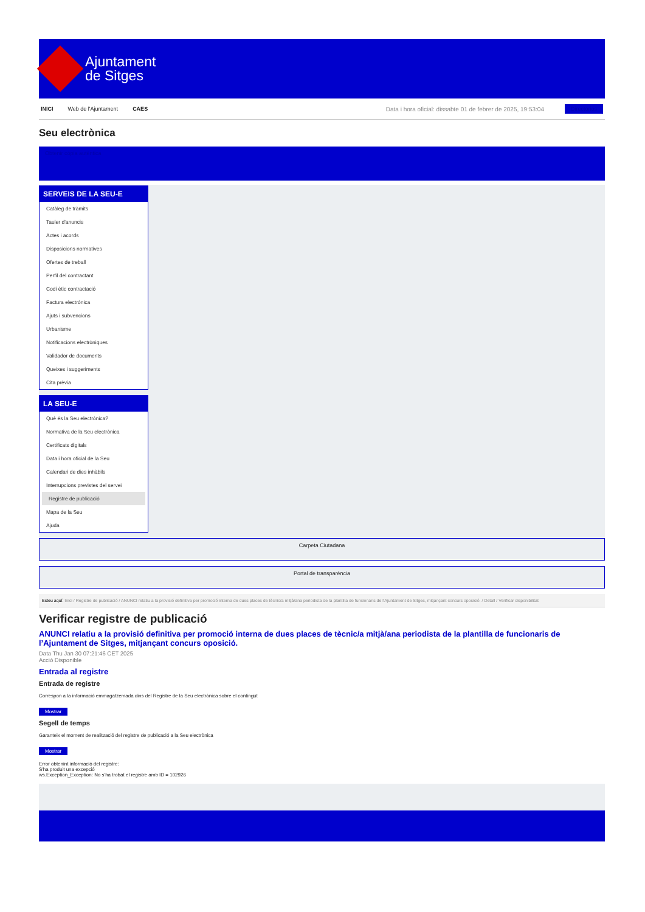Ajuntament
de Sitges
INICI Web de l'Ajuntament CAES Data i hora oficial: dissabte 01 de febrer de 2025, 19:53:04 Directorios
Seu electrònica
Obtenir còpia autèntica
SERVEIS DE LA SEU-E
Catàleg de tràmits
Tauler d'anuncis
Actes i acords
Disposicions normatives
Ofertes de treball
Perfil del contractant
Codi ètic contractació
Factura electrònica
Ajuts i subvencions
Urbanisme
Notificacions electròniques
Validador de documents
Queixes i suggeriments
Cita prèvia
LA SEU-E
Què és la Seu electrònica?
Normativa de la Seu electrònica
Certificats digitals
Data i hora oficial de la Seu
Calendari de dies inhàbils
Interrupcions previstes del servei
Registre de publicació
Mapa de la Seu
Ajuda
Carpeta Ciutadana
Portal de transparència
Esteu aquí: Inici / Registre de publicació / ANUNCI relatiu a la provisió definitiva per promoció interna de dues places de tècnic/a mitjà/ana periodista de la plantilla de funcionaris de l'Ajuntament de Sitges, mitjançant concurs oposició. / Detall / Verificar disponibilitat
Verificar registre de publicació
ANUNCI relatiu a la provisió definitiva per promoció interna de dues places de tècnic/a mitjà/ana periodista de la plantilla de funcionaris de l’Ajuntament de Sitges, mitjançant concurs oposició.
Data Thu Jan 30 07:21:46 CET 2025
Acció Disponible
Entrada al registre
Entrada de registre
Correspon a la informació emmagatzemada dins del Registre de la Seu electrònica sobre el contingut
Mostrar
Segell de temps
Garanteix el moment de realització del registre de publicació a la Seu electrònica
Mostrar
Error obtenint informació del registre:
S'ha produit una excepció
ws.Exception_Exception: No s'ha trobat el registre amb ID = 102926